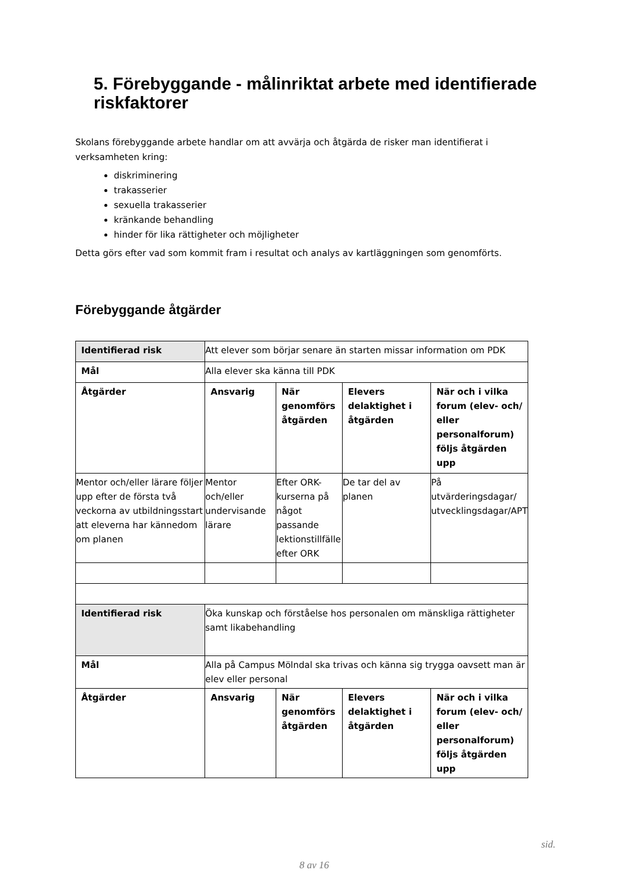5. Förebyggande - målinriktat arbete med identifierade riskfaktorer
Skolans förebyggande arbete handlar om att avvärja och åtgärda de risker man identifierat i verksamheten kring:
diskriminering
trakasserier
sexuella trakasserier
kränkande behandling
hinder för lika rättigheter och möjligheter
Detta görs efter vad som kommit fram i resultat och analys av kartläggningen som genomförts.
Förebyggande åtgärder
| Identifierad risk | Att elever som börjar senare än starten missar information om PDK | | | |
| Mål | Alla elever ska känna till PDK | | | |
| Åtgärder | Ansvarig | När genomförs åtgärden | Elevers delaktighet i åtgärden | När och i vilka forum (elev- och/ eller personalforum) följs åtgärden upp |
| Mentor och/eller lärare följer upp efter de första två veckorna av utbildningsstart att eleverna har kännedom om planen | Mentor och/eller undervisande lärare | Efter ORK-kurserna på något passande lektionstillfälle efter ORK | De tar del av planen | På utvärderingsdagar/ utvecklingsdagar/APT |
| Identifierad risk | Öka kunskap och förståelse hos personalen om mänskliga rättigheter samt likabehandling | | | |
| Mål | Alla på Campus Mölndal ska trivas och känna sig trygga oavsett man är elev eller personal | | | |
| Åtgärder | Ansvarig | När genomförs åtgärden | Elevers delaktighet i åtgärden | När och i vilka forum (elev- och/ eller personalforum) följs åtgärden upp |
sid.
8 av 16